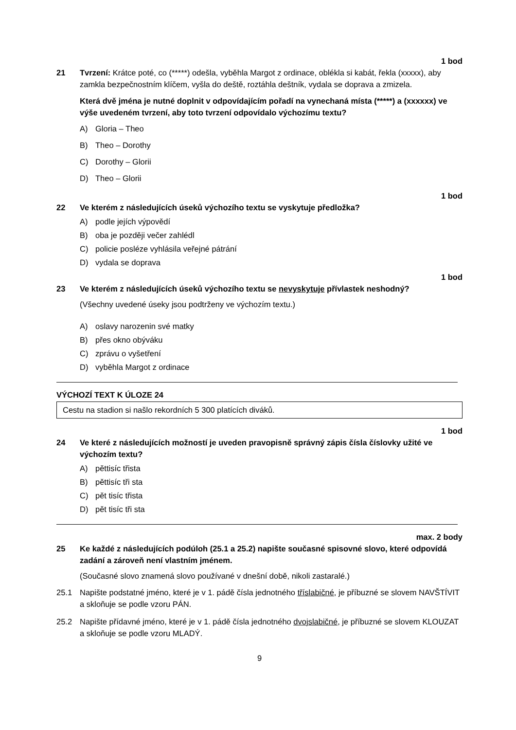1 bod
21 Tvrzení: Krátce poté, co (*****) odešla, vyběhla Margot z ordinace, oblékla si kabát, řekla (xxxxx), aby zamkla bezpečnostním klíčem, vyšla do deště, roztáhla deštník, vydala se doprava a zmizela.
Která dvě jména je nutné doplnit v odpovídajícím pořadí na vynechaná místa (*****) a (xxxxxx) ve výše uvedeném tvrzení, aby toto tvrzení odpovídalo výchozímu textu?
A) Gloria – Theo
B) Theo – Dorothy
C) Dorothy – Glorii
D) Theo – Glorii
1 bod
22 Ve kterém z následujících úseků výchozího textu se vyskytuje předložka?
A) podle jejích výpovědí
B) oba je později večer zahlédl
C) policie posléze vyhlásila veřejné pátrání
D) vydala se doprava
1 bod
23 Ve kterém z následujících úseků výchozího textu se nevyskytuje přívlastek neshodný?
(Všechny uvedené úseky jsou podtrženy ve výchozím textu.)
A) oslavy narozenin své matky
B) přes okno obýváku
C) zprávu o vyšetření
D) vyběhla Margot z ordinace
VÝCHOZÍ TEXT K ÚLOZE 24
Cestu na stadion si našlo rekordních 5 300 platících diváků.
1 bod
24 Ve které z následujících možností je uveden pravopisně správný zápis čísla číslovky užité ve výchozím textu?
A) pěttisíc třista
B) pěttisíc tři sta
C) pět tisíc třista
D) pět tisíc tři sta
max. 2 body
25 Ke každé z následujících podúloh (25.1 a 25.2) napište současné spisovné slovo, které odpovídá zadání a zároveň není vlastním jménem.
(Současné slovo znamená slovo používané v dnešní době, nikoli zastaralé.)
25.1 Napište podstatné jméno, které je v 1. pádě čísla jednotného tříslabičné, je příbuzné se slovem NAVŠTÍVIT a skloňuje se podle vzoru PÁN.
25.2 Napište přídavné jméno, které je v 1. pádě čísla jednotného dvojslabičné, je příbuzné se slovem KLOUZAT a skloňuje se podle vzoru MLADÝ.
9